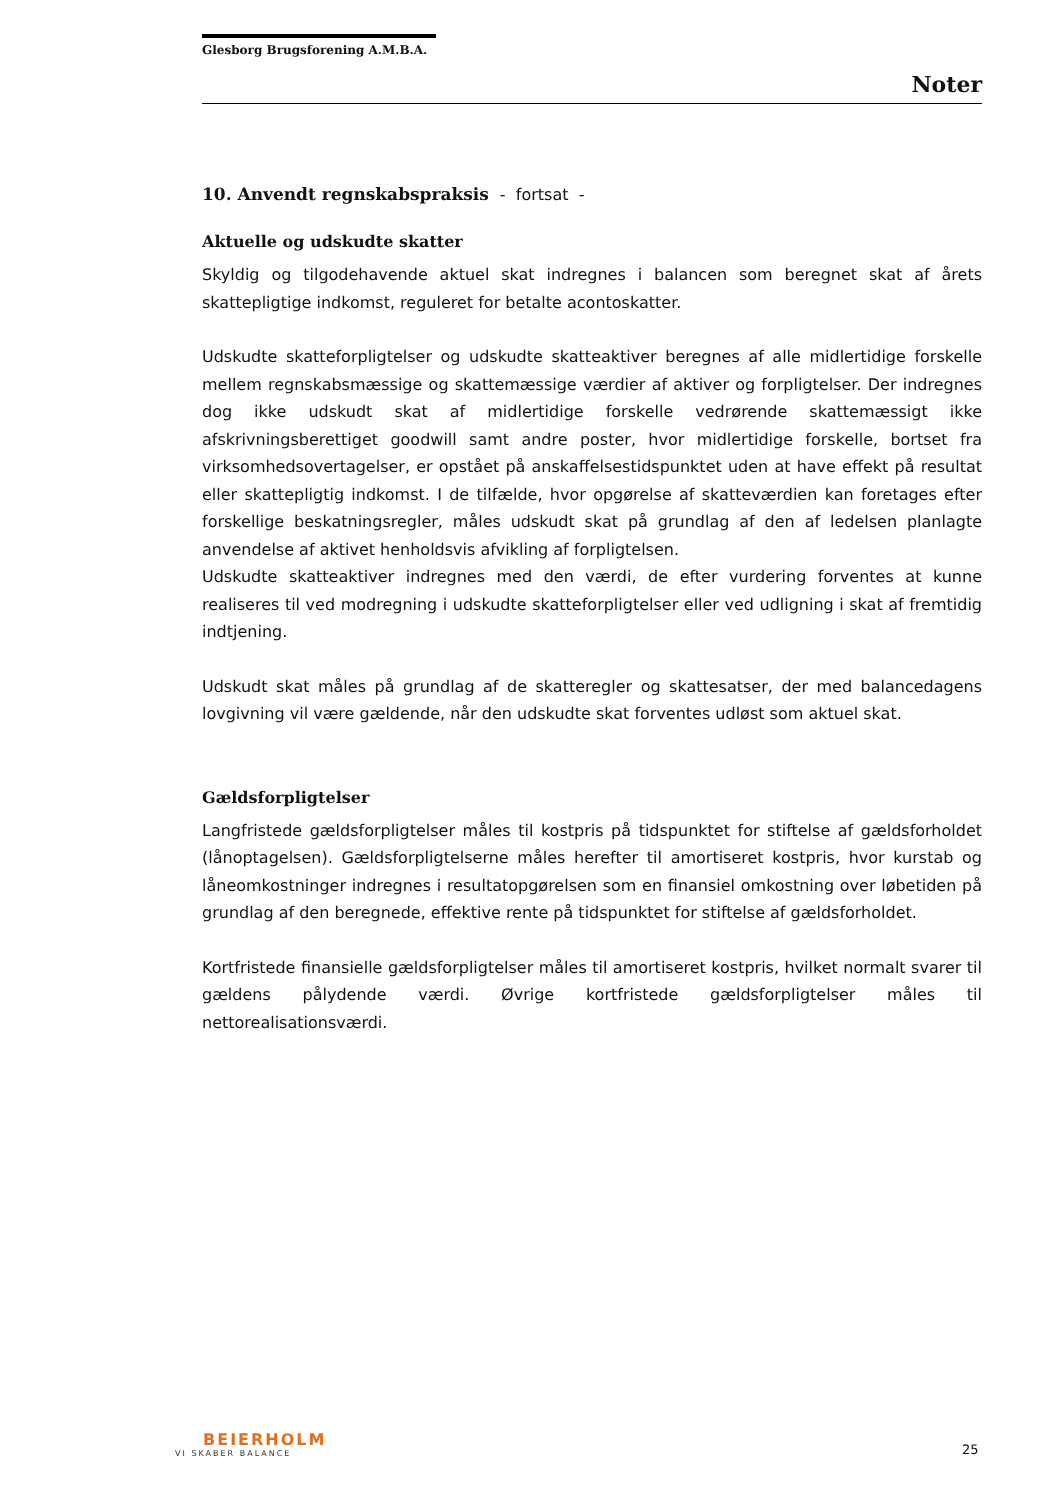Glesborg Brugsforening A.M.B.A.
Noter
10. Anvendt regnskabspraksis - fortsat -
Aktuelle og udskudte skatter
Skyldig og tilgodehavende aktuel skat indregnes i balancen som beregnet skat af årets skattepligtige indkomst, reguleret for betalte acontoskatter.
Udskudte skatteforpligtelser og udskudte skatteaktiver beregnes af alle midlertidige forskelle mellem regnskabsmæssige og skattemæssige værdier af aktiver og forpligtelser. Der indregnes dog ikke udskudt skat af midlertidige forskelle vedrørende skattemæssigt ikke afskrivningsberettiget goodwill samt andre poster, hvor midlertidige forskelle, bortset fra virksomhedsovertagelser, er opstået på anskaffelsestidspunktet uden at have effekt på resultat eller skattepligtig indkomst. I de tilfælde, hvor opgørelse af skatteværdien kan foretages efter forskellige beskatningsregler, måles udskudt skat på grundlag af den af ledelsen planlagte anvendelse af aktivet henholdsvis afvikling af forpligtelsen.
Udskudte skatteaktiver indregnes med den værdi, de efter vurdering forventes at kunne realiseres til ved modregning i udskudte skatteforpligtelser eller ved udligning i skat af fremtidig indtjening.
Udskudt skat måles på grundlag af de skatteregler og skattesatser, der med balancedagens lovgivning vil være gældende, når den udskudte skat forventes udløst som aktuel skat.
Gældsforpligtelser
Langfristede gældsforpligtelser måles til kostpris på tidspunktet for stiftelse af gældsforholdet (lånoptagelsen). Gældsforpligtelserne måles herefter til amortiseret kostpris, hvor kurstab og låneomkostninger indregnes i resultatopgørelsen som en finansiel omkostning over løbetiden på grundlag af den beregnede, effektive rente på tidspunktet for stiftelse af gældsforholdet.
Kortfristede finansielle gældsforpligtelser måles til amortiseret kostpris, hvilket normalt svarer til gældens pålydende værdi. Øvrige kortfristede gældsforpligtelser måles til nettorealisationsværdi.
BEIERHOLM
VI SKABER BALANCE
25